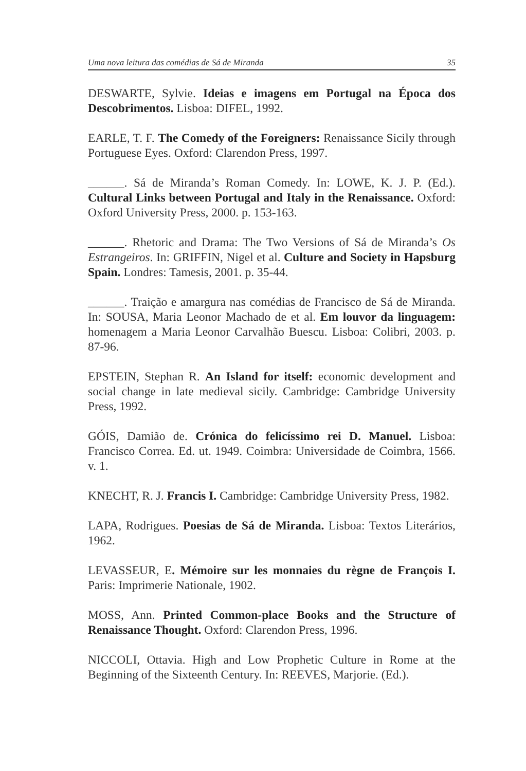Uma nova leitura das comédias de Sá de Miranda 35
DESWARTE, Sylvie. Ideias e imagens em Portugal na Época dos Descobrimentos. Lisboa: DIFEL, 1992.
EARLE, T. F. The Comedy of the Foreigners: Renaissance Sicily through Portuguese Eyes. Oxford: Clarendon Press, 1997.
______. Sá de Miranda’s Roman Comedy. In: LOWE, K. J. P. (Ed.). Cultural Links between Portugal and Italy in the Renaissance. Oxford: Oxford University Press, 2000. p. 153-163.
______. Rhetoric and Drama: The Two Versions of Sá de Miranda’s Os Estrangeiros. In: GRIFFIN, Nigel et al. Culture and Society in Hapsburg Spain. Londres: Tamesis, 2001. p. 35-44.
______. Traição e amargura nas comédias de Francisco de Sá de Miranda. In: SOUSA, Maria Leonor Machado de et al. Em louvor da linguagem: homenagem a Maria Leonor Carvalhão Buescu. Lisboa: Colibri, 2003. p. 87-96.
EPSTEIN, Stephan R. An Island for itself: economic development and social change in late medieval sicily. Cambridge: Cambridge University Press, 1992.
GÓIS, Damião de. Crónica do felicíssimo rei D. Manuel. Lisboa: Francisco Correa. Ed. ut. 1949. Coimbra: Universidade de Coimbra, 1566. v. 1.
KNECHT, R. J. Francis I. Cambridge: Cambridge University Press, 1982.
LAPA, Rodrigues. Poesias de Sá de Miranda. Lisboa: Textos Literários, 1962.
LEVASSEUR, E. Mémoire sur les monnaies du règne de François I. Paris: Imprimerie Nationale, 1902.
MOSS, Ann. Printed Common-place Books and the Structure of Renaissance Thought. Oxford: Clarendon Press, 1996.
NICCOLI, Ottavia. High and Low Prophetic Culture in Rome at the Beginning of the Sixteenth Century. In: REEVES, Marjorie. (Ed.).